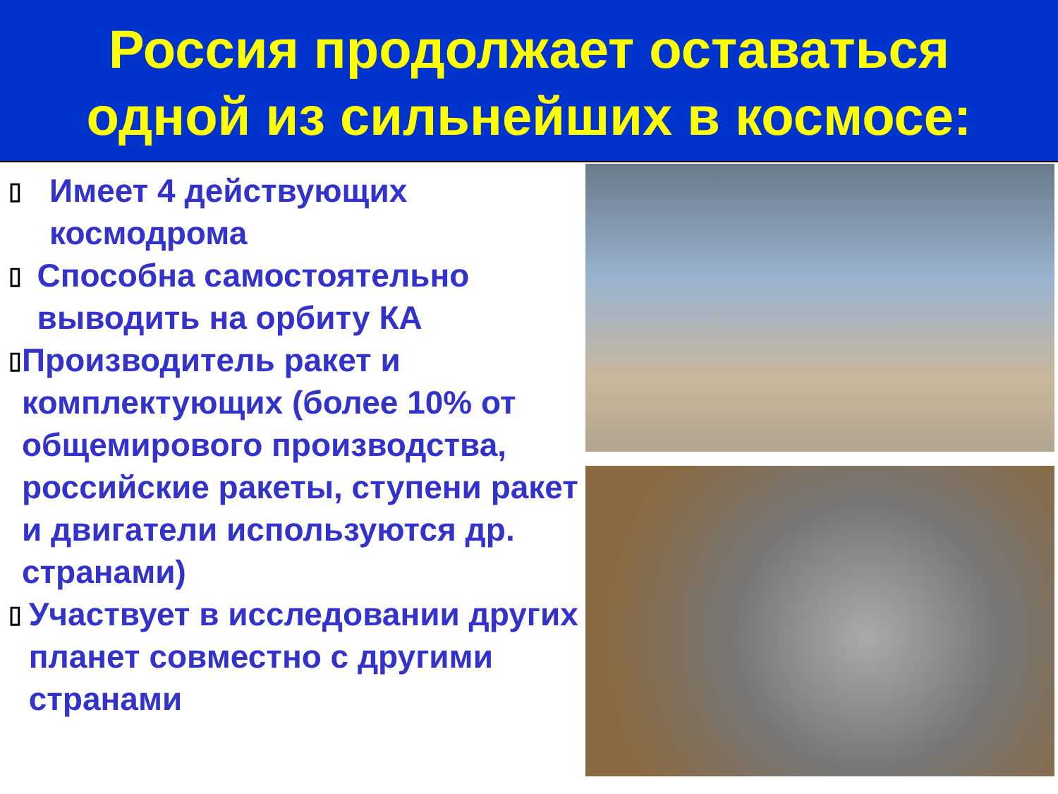Россия продолжает оставаться
одной из сильнейших в космосе:
▯ Имеет 4 действующих космодрома
▯ Способна самостоятельно выводить на орбиту КА
▯ Производитель ракет и комплектующих (более 10% от общемирового производства, российские ракеты, ступени ракет и двигатели используются др. странами)
▯ Участвует в исследовании других планет совместно с другими странами